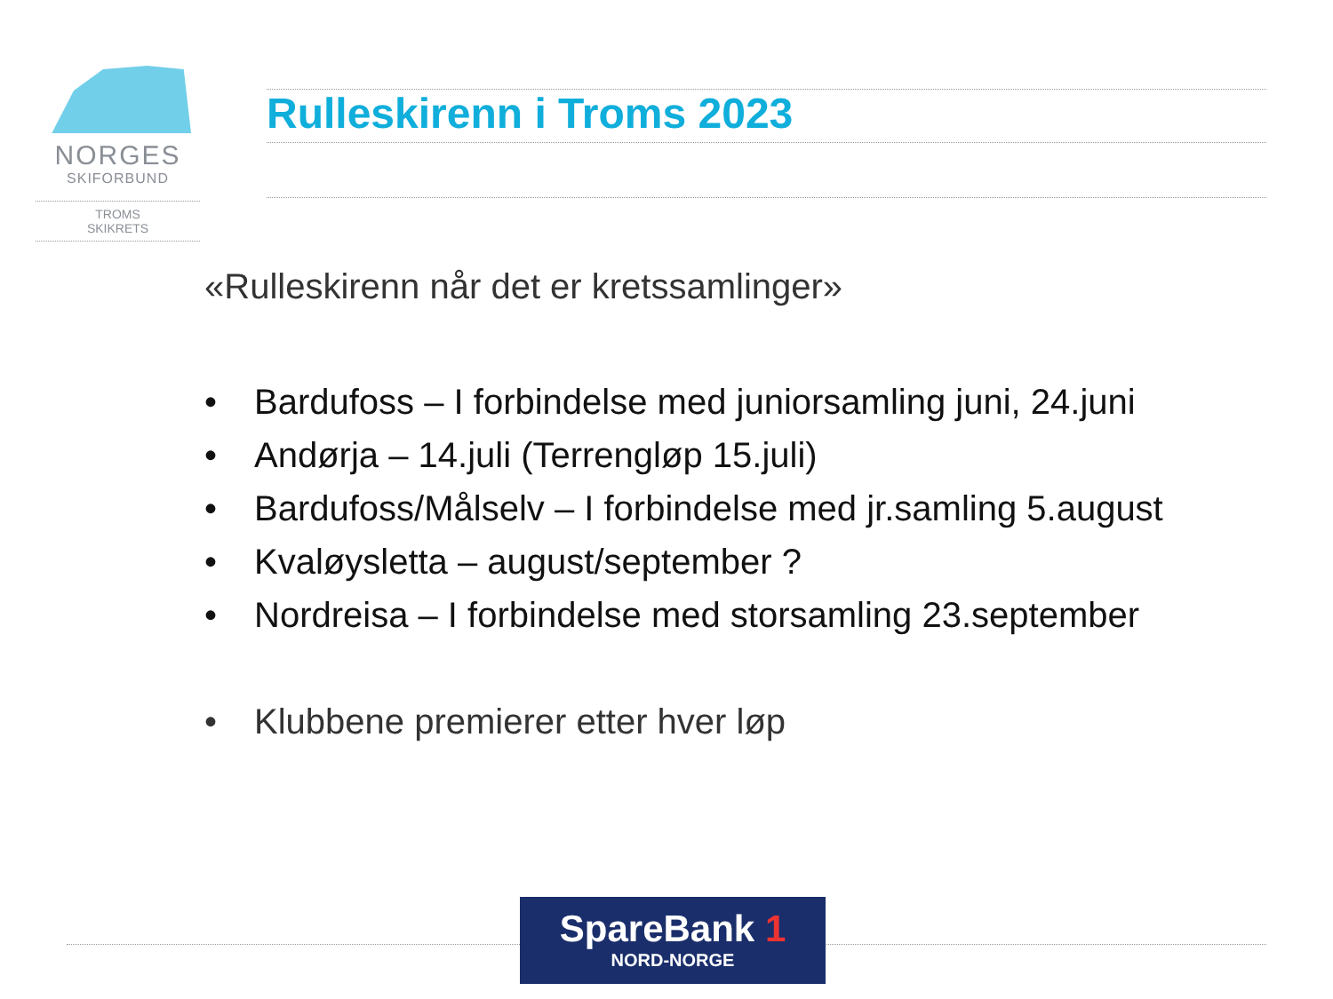NORGES
SKIFORBUND
TROMS
SKIKRETS
Rulleskirenn i Troms 2023
«Rulleskirenn når det er kretssamlinger»
• Bardufoss – I forbindelse med juniorsamling juni, 24.juni
• Andørja – 14.juli (Terrengløp 15.juli)
• Bardufoss/Målselv – I forbindelse med jr.samling 5.august
• Kvaløysletta – august/september ?
• Nordreisa – I forbindelse med storsamling 23.september
• Klubbene premierer etter hver løp
SpareBank 1
NORD-NORGE